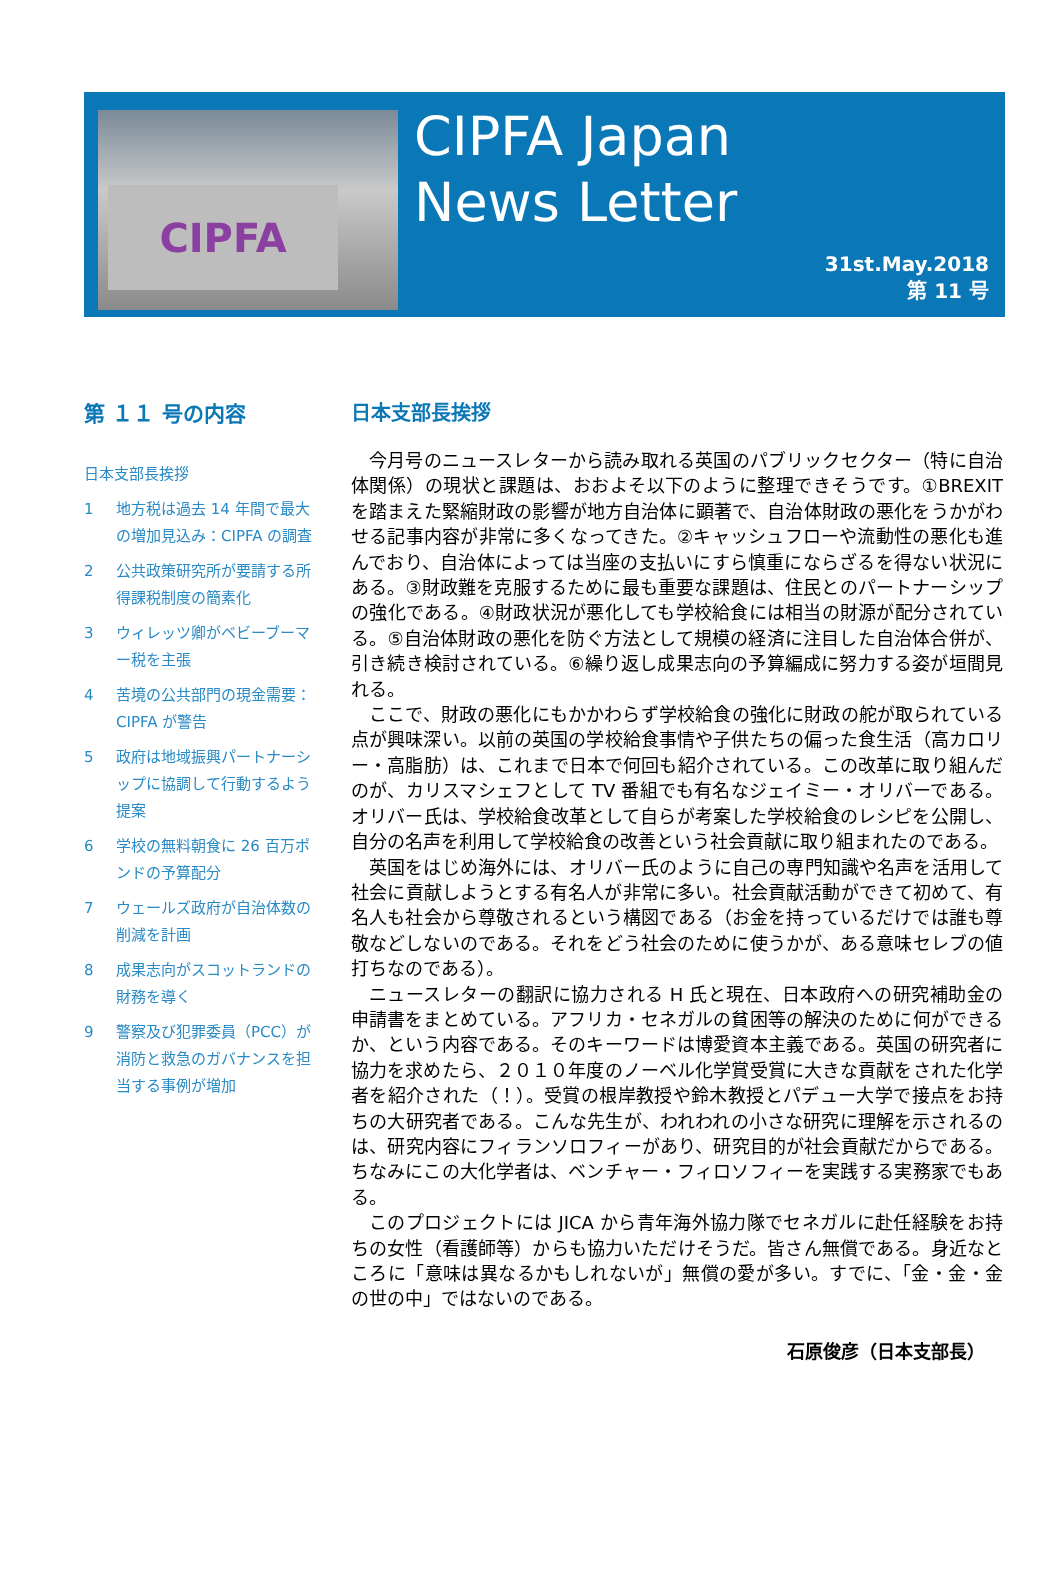CIPFA
CIPFA Japan
News Letter
31st.May.2018
第 11 号
第 １１ 号の内容
日本支部長挨拶
1 地方税は過去 14 年間で最大の増加見込み：CIPFA の調査
2 公共政策研究所が要請する所得課税制度の簡素化
3 ウィレッツ卿がベビーブーマー税を主張
4 苦境の公共部門の現金需要：CIPFA が警告
5 政府は地域振興パートナーシップに協調して行動するよう提案
6 学校の無料朝食に 26 百万ポンドの予算配分
7 ウェールズ政府が自治体数の削減を計画
8 成果志向がスコットランドの財務を導く
9 警察及び犯罪委員（PCC）が消防と救急のガバナンスを担当する事例が増加
日本支部長挨拶
今月号のニュースレターから読み取れる英国のパブリックセクター（特に自治体関係）の現状と課題は、おおよそ以下のように整理できそうです。①BREXIT を踏まえた緊縮財政の影響が地方自治体に顕著で、自治体財政の悪化をうかがわせる記事内容が非常に多くなってきた。②キャッシュフローや流動性の悪化も進んでおり、自治体によっては当座の支払いにすら慎重にならざるを得ない状況にある。③財政難を克服するために最も重要な課題は、住民とのパートナーシップの強化である。④財政状況が悪化しても学校給食には相当の財源が配分されている。⑤自治体財政の悪化を防ぐ方法として規模の経済に注目した自治体合併が、引き続き検討されている。⑥繰り返し成果志向の予算編成に努力する姿が垣間見れる。
ここで、財政の悪化にもかかわらず学校給食の強化に財政の舵が取られている点が興味深い。以前の英国の学校給食事情や子供たちの偏った食生活（高カロリー・高脂肪）は、これまで日本で何回も紹介されている。この改革に取り組んだのが、カリスマシェフとして TV 番組でも有名なジェイミー・オリバーである。オリバー氏は、学校給食改革として自らが考案した学校給食のレシピを公開し、自分の名声を利用して学校給食の改善という社会貢献に取り組まれたのである。
英国をはじめ海外には、オリバー氏のように自己の専門知識や名声を活用して社会に貢献しようとする有名人が非常に多い。社会貢献活動ができて初めて、有名人も社会から尊敬されるという構図である（お金を持っているだけでは誰も尊敬などしないのである。それをどう社会のために使うかが、ある意味セレブの値打ちなのである）。
ニュースレターの翻訳に協力される H 氏と現在、日本政府への研究補助金の申請書をまとめている。アフリカ・セネガルの貧困等の解決のために何ができるか、という内容である。そのキーワードは博愛資本主義である。英国の研究者に協力を求めたら、２０１０年度のノーベル化学賞受賞に大きな貢献をされた化学者を紹介された（！）。受賞の根岸教授や鈴木教授とパデュー大学で接点をお持ちの大研究者である。こんな先生が、われわれの小さな研究に理解を示されるのは、研究内容にフィランソロフィーがあり、研究目的が社会貢献だからである。ちなみにこの大化学者は、ベンチャー・フィロソフィーを実践する実務家でもある。
このプロジェクトには JICA から青年海外協力隊でセネガルに赴任経験をお持ちの女性（看護師等）からも協力いただけそうだ。皆さん無償である。身近なところに「意味は異なるかもしれないが」無償の愛が多い。すでに、「金・金・金の世の中」ではないのである。
石原俊彦（日本支部長）